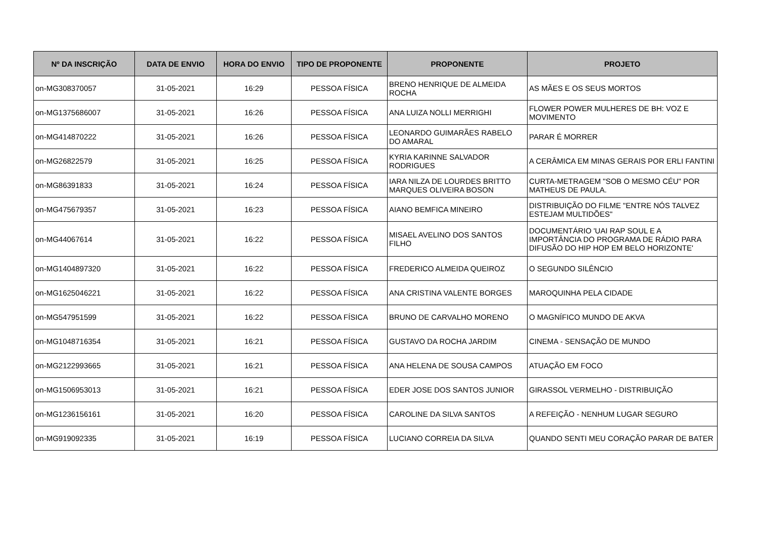| Nº DA INSCRIÇÃO | DATA DE ENVIO | HORA DO ENVIO | TIPO DE PROPONENTE | PROPONENTE | PROJETO |
| --- | --- | --- | --- | --- | --- |
| on-MG308370057 | 31-05-2021 | 16:29 | PESSOA FÍSICA | BRENO HENRIQUE DE ALMEIDA ROCHA | AS MÃES E OS SEUS MORTOS |
| on-MG1375686007 | 31-05-2021 | 16:26 | PESSOA FÍSICA | ANA LUIZA NOLLI MERRIGHI | FLOWER POWER MULHERES DE BH: VOZ E MOVIMENTO |
| on-MG414870222 | 31-05-2021 | 16:26 | PESSOA FÍSICA | LEONARDO GUIMARÃES RABELO DO AMARAL | PARAR É MORRER |
| on-MG26822579 | 31-05-2021 | 16:25 | PESSOA FÍSICA | KYRIA KARINNE SALVADOR RODRIGUES | A CERÂMICA EM MINAS GERAIS POR ERLI FANTINI |
| on-MG86391833 | 31-05-2021 | 16:24 | PESSOA FÍSICA | IARA NILZA DE LOURDES BRITTO MARQUES OLIVEIRA BOSON | CURTA-METRAGEM "SOB O MESMO CÉU" POR MATHEUS DE PAULA. |
| on-MG475679357 | 31-05-2021 | 16:23 | PESSOA FÍSICA | AIANO BEMFICA MINEIRO | DISTRIBUIÇÃO DO FILME "ENTRE NÓS TALVEZ ESTEJAM MULTIDÕES" |
| on-MG44067614 | 31-05-2021 | 16:22 | PESSOA FÍSICA | MISAEL AVELINO DOS SANTOS FILHO | DOCUMENTÁRIO 'UAI RAP SOUL E A IMPORTÂNCIA DO PROGRAMA DE RÁDIO PARA DIFUSÃO DO HIP HOP EM BELO HORIZONTE' |
| on-MG1404897320 | 31-05-2021 | 16:22 | PESSOA FÍSICA | FREDERICO ALMEIDA QUEIROZ | O SEGUNDO SILÊNCIO |
| on-MG1625046221 | 31-05-2021 | 16:22 | PESSOA FÍSICA | ANA CRISTINA VALENTE BORGES | MAROQUINHA PELA CIDADE |
| on-MG547951599 | 31-05-2021 | 16:22 | PESSOA FÍSICA | BRUNO DE CARVALHO MORENO | O MAGNÍFICO MUNDO DE AKVA |
| on-MG1048716354 | 31-05-2021 | 16:21 | PESSOA FÍSICA | GUSTAVO DA ROCHA JARDIM | CINEMA - SENSAÇÃO DE MUNDO |
| on-MG2122993665 | 31-05-2021 | 16:21 | PESSOA FÍSICA | ANA HELENA DE SOUSA CAMPOS | ATUAÇÃO EM FOCO |
| on-MG1506953013 | 31-05-2021 | 16:21 | PESSOA FÍSICA | EDER JOSE DOS SANTOS JUNIOR | GIRASSOL VERMELHO - DISTRIBUIÇÃO |
| on-MG1236156161 | 31-05-2021 | 16:20 | PESSOA FÍSICA | CAROLINE DA SILVA SANTOS | A REFEIÇÃO - NENHUM LUGAR SEGURO |
| on-MG919092335 | 31-05-2021 | 16:19 | PESSOA FÍSICA | LUCIANO CORREIA DA SILVA | QUANDO SENTI MEU CORAÇÃO PARAR DE BATER |